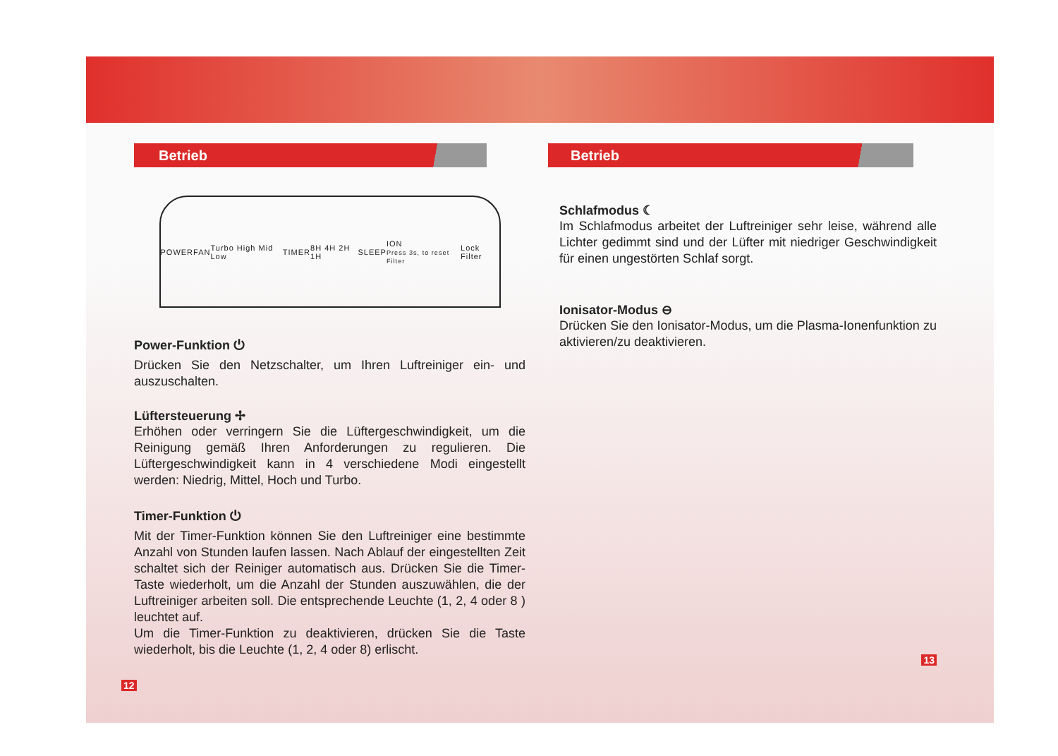Betrieb
POWER FAN Turbo High Mid Low TIMER 8H 4H 2H 1H SLEEP ION
Press 3s, to reset Filter Lock Filter
Power-Funktion ⏻
Drücken Sie den Netzschalter, um Ihren Luftreiniger ein- und auszuschalten.
Lüftersteuerung ✢
Erhöhen oder verringern Sie die Lüftergeschwindigkeit, um die Reinigung gemäß Ihren Anforderungen zu regulieren. Die Lüftergeschwindigkeit kann in 4 verschiedene Modi eingestellt werden: Niedrig, Mittel, Hoch und Turbo.
Timer-Funktion ⏻
Mit der Timer-Funktion können Sie den Luftreiniger eine bestimmte Anzahl von Stunden laufen lassen. Nach Ablauf der eingestellten Zeit schaltet sich der Reiniger automatisch aus. Drücken Sie die Timer-Taste wiederholt, um die Anzahl der Stunden auszuwählen, die der Luftreiniger arbeiten soll. Die entsprechende Leuchte (1, 2, 4 oder 8 ) leuchtet auf.
Um die Timer-Funktion zu deaktivieren, drücken Sie die Taste wiederholt, bis die Leuchte (1, 2, 4 oder 8) erlischt.
12
Betrieb
Schlafmodus ☾
Im Schlafmodus arbeitet der Luftreiniger sehr leise, während alle Lichter gedimmt sind und der Lüfter mit niedriger Geschwindigkeit für einen ungestörten Schlaf sorgt.
Ionisator-Modus ⊖
Drücken Sie den Ionisator-Modus, um die Plasma-Ionenfunktion zu aktivieren/zu deaktivieren.
13